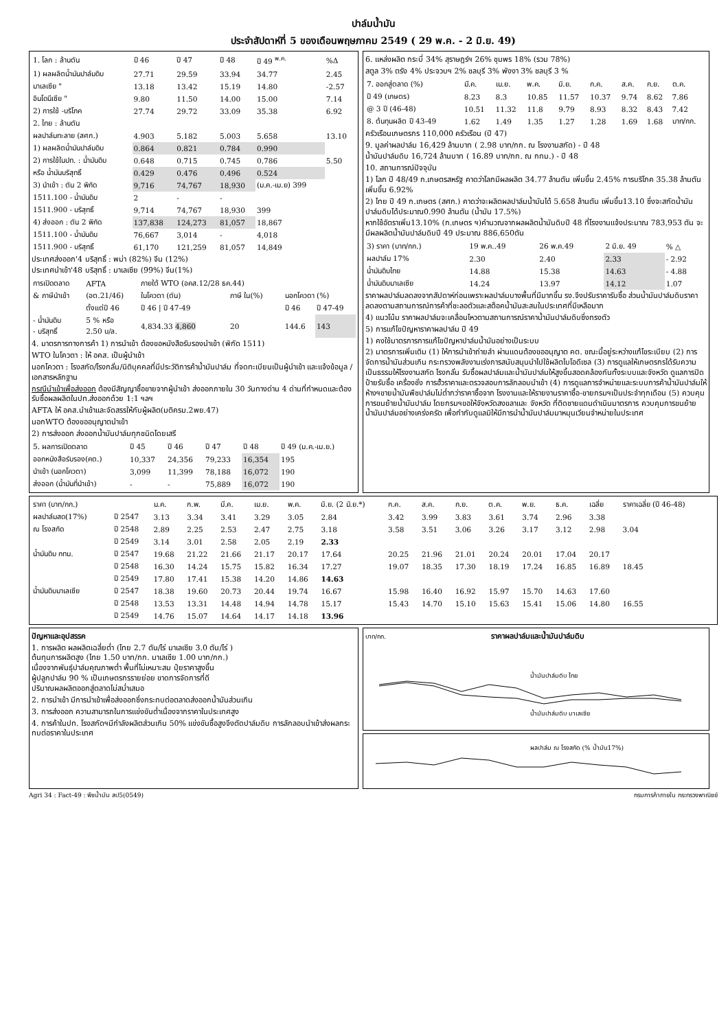ปาล์มน้ำมัน
ประจำสัปดาห์ที่ 5 ของเดือนพฤษภาคม 2549 ( 29 พ.ค. - 2 มิ.ย. 49)
| 1. โลก : ล้านตัน | ปี 46 | ปี 47 | ปี 48 | ปี 49 <sup>พ.ค.</sup> | %Δ |
| --- | --- | --- | --- | --- | --- |
| 1) ผลผลิตน้ำมันปาล์มดิบ | 27.71 | 29.59 | 33.94 | 34.77 | 2.45 |
| มาเลเซีย " | 13.18 | 13.42 | 15.19 | 14.80 | -2.57 |
| อินโดนีเซีย " | 9.80 | 11.50 | 14.00 | 15.00 | 7.14 |
| 2) การใช้ -บริโภค | 27.74 | 29.72 | 33.09 | 35.38 | 6.92 |
| 2. ไทย : ล้านตัน | | | | | |
| ผลปาล์มทะลาย (สศก.) | 4.903 | 5.182 | 5.003 | 5.658 | 13.10 |
| 1) ผลผลิตน้ำมันปาล์มดิบ | 0.864 | 0.821 | 0.784 | 0.990 | |
| 2) การใช้ในปท. : น้ำมันดิบ | 0.648 | 0.715 | 0.745 | 0.786 | 5.50 |
| หรือ น้ำมันบริสุทธิ์ | 0.429 | 0.476 | 0.496 | 0.524 | |
| 3) นำเข้า : ตัน 2 พิกัด | 9,716 | 74,767 | 18,930 | (ม.ค.-เม.ย) 399 | |
| 1511.100 - น้ำมันดิบ | 2 | - | - | | |
| 1511.900 - บริสุทธิ์ | 9,714 | 74,767 | 18,930 | 399 | |
| 4) ส่งออก : ตัน 2 พิกัด | 137,838 | 124,273 | 81,057 | 18,867 | |
| 1511.100 - น้ำมันดิบ | 76,667 | 3,014 | - | 4,018 | |
| 1511.900 - บริสุทธิ์ | 61,170 | 121,259 | 81,057 | 14,849 | |
ประเทศส่งออก'4 บริสุทธิ์ : พม่า (82%) จีน (12%)
ประเทศนำเข้า'48 บริสุทธิ์ : มาเลเซีย (99%) จีน(1%)
| การเปิดตลาด | AFTA | ภายใต้ WTO (อคส.12/28 ธค.44) | | | |
| & ภาษีนำเข้า | (อต.21/46) | ในโควตา (ตัน) | ภาษี ใน(%) | นอกโควตา (%) | |
| | ตั้งแต่ปี 46 | ปี 46 / ปี 47-49 | | ปี 46 | ปี 47-49 |
| - น้ำมันดิบ - บริสุทธิ์ | 5 % หรือ 2.50 บ/ล. | 4,834.33 4,860 | 20 | 144.6 | 143 |
4. มาตรการทางการค้า 1) การนำเข้า ต้องขอหนังสือรับรองนำเข้า (พิกัด 1511)
WTO ในโควตา : ให้ อคส. เป็นผู้นำเข้า
นอกโควตา : โรงสกัด/โรงกลั่น/นิติบุคคลที่มีประวัติการค้าน้ำมันปาล์ม ที่จดทะเบียนเป็นผู้นำเข้า และแจ้งข้อมูล / เอกสารหลักฐาน
กรณีนำเข้าเพื่อส่งออก ต้องมีสัญญาซื้อขายจากผู้นำเข้า ส่งออกภายใน 30 วันทางด่าน 4 ด่านที่กำหนดและต้องรับซื้อผลผลิตในปท.ส่งออกด้วย 1:1 ฯลฯ
AFTA ให้ อคส.นำเข้าและจัดสรรให้กับผู้ผลิต(มติครม.2พย.47)
นอกWTO ต้องขออนุญาตนำเข้า
2) การส่งออก ส่งออกน้ำมันปาล์มทุกชนิดโดยเสรี
| 5. ผลการเปิดตลาด | ปี 45 | ปี 46 | ปี 47 | ปี 48 | ปี 49 (ม.ค.-เม.ย.) |
| --- | --- | --- | --- | --- | --- |
| ออกหนังสือรับรอง(คต.) | 10,337 | 24,356 | 79,233 | 16,354 | 195 |
| นำเข้า (นอกโควตา) | 3,099 | 11,399 | 78,188 | 16,072 | 190 |
| ส่งออก (น้ำมันที่นำเข้า) | - | - | 75,889 | 16,072 | 190 |
6. แหล่งผลิต กระบี่ 34% สุราษฎร์ฯ 26% ชุมพร 18% (รวม 78%)
สตูล 3% ตรัง 4% ประจวบฯ 2% ชลบุรี 3% พังงา 3% ชลบุรี 3 %
| 7. ออกสู่ตลาด (%) | มี.ค. | เม.ย. | พ.ค. | มิ.ย. | ก.ค. | ส.ค. | ก.ย. | ต.ค. |
| ปี 49 (เกษตร) | 8.23 | 8.3 | 10.85 | 11.57 | 10.37 | 9.74 | 8.62 | 7.86 |
| @ 3 ปี (46-48) | 10.51 | 11.32 | 11.8 | 9.79 | 8.93 | 8.32 | 8.43 | 7.42 |
| 8. ต้นทุนผลิต ปี 43-49 | 1.62 | 1.49 | 1.35 | 1.27 | 1.28 | 1.69 | 1.68 | บาท/กก. |
ครัวเรือนเกษตรกร 110,000 ครัวเรือน (ปี 47)
9. มูลค่าผลปาล์ม 16,429 ล้านบาท ( 2.98 บาท/กก. ณ โรงงานสกัด) - ปี 48
น้ำมันปาล์มดิบ 16,724 ล้านบาท ( 16.89 บาท/กก. ณ กทม.) - ปี 48
10. สถานการณ์ปัจจุบัน
1) โลก ปี 48/49 ก.เกษตรสหรัฐ คาดว่าโลกมีผลผลิต 34.77 ล้านตัน เพิ่มขึ้น 2.45% การบริโภค 35.38 ล้านตัน เพิ่มขึ้น 6.92%
2) ไทย ปี 49 ก.เกษตร (สศก.) คาดว่าจะผลิตผลปาล์มน้ำมันได้ 5.658 ล้านตัน เพิ่มขึ้น13.10 ซึ่งจะสกัดน้ำมันปาล์มดิบได้ประมาณ0.990 ล้านตัน (น้ำมัน 17.5%)
หากใช้อัตราเพิ่ม13.10% (ก.เกษตร ฯ)คำนวณจากผลผลิตน้ำมันดิบปี 48 ที่โรงงานแจ้งประมาณ 783,953 ตัน จะมีผลผลิตน้ำมันปาล์มดิบปี 49 ประมาณ 886,650ตัน
| 3) ราคา (บาท/กก.) | 19 พ.ค..49 | 26 พ.ค.49 | 2 มิ.ย. 49 | % △ |
| ผลปาล์ม 17% | 2.30 | 2.40 | 2.33 | - 2.92 |
| น้ำมันดิบไทย | 14.88 | 15.38 | 14.63 | - 4.88 |
| น้ำมันดิบมาเลเซีย | 14.24 | 13.97 | 14.12 | 1.07 |
ราคาผลปาล์มลดลงจากสัปดาห์ก่อนเพราะผลปาล์มบางพื้นที่มีมากขึ้น รง.จึงปรับราคารับซื้อ ส่วนน้ำมันปาล์มดิบราคาลดลงตามสถานการณ์การค้าที่ชะลอตัวและสต็อคน้ำมันสะสมในประเทศที่มีเหลือมาก
4) แนวโน้ม ราคาผลปาล์มจะเคลื่อนไหวตามสถานการณ์ราคาน้ำมันปาล์มดิบซึ่งทรงตัว
5) การแก้ไขปัญหาราคาผลปาล์ม ปี 49
1) คงใช้มาตรการการแก้ไขปัญหาปาล์มน้ำมันอย่างเป็นระบบ
2) มาตรการเพิ่มเติม (1) ให้การนำเข้าถ่ายลำ ผ่านแดนต้องขออนุญาต คต. ขณะนี้อยู่ระหว่างแก้ไขระเบียบ (2) การจัดการน้ำมันส่วนเกิน กระทรวงพลังงานเร่งการสนับสนุนนำไปใช้ผลิตไบโอดีเซล (3) การดูแลให้เกษตรกรได้รับความเป็นธรรมให้โรงงานสกัด โรงกลั่น รับซื้อผลปาล์มและน้ำมันปาล์มให้สูงขึ้นสอดคล้องกันทั้งระบบและจังหวัด ดูแลการปิดป้ายรับซื้อ เครื่องชั่ง การฮั้วราคาและตรวจสอบการลักลอบนำเข้า (4) การดูแลการจำหน่ายและระบบการค้าน้ำมันปาล์มให้ห้างฯขายน้ำมันพืชปาล์มไม่ต่ำกว่าราคาซื้อจาก โรงงานและให้รายงานราคาซื้อ-ขายกรมฯเป็นประจำทุกเดือน (5) ควบคุมการขนย้ายน้ำมันปาล์ม โดยกรมฯขอให้จังหวัดสงขลาและ จังหวัด ที่ติดชายแดนดำเนินมาตรการ ควบคุมการขนย้ายน้ำมันปาล์มอย่างเคร่งครัด เพื่อกำกับดูแลมิให้มีการนำน้ำมันปาล์มมาหมุนเวียนจำหน่ายในประเทศ
| ราคา (บาท/กก.) | | ม.ค. | ก.พ. | มี.ค. | เม.ย. | พ.ค. | มิ.ย. (2 มิ.ย.*) | ก.ค. | ส.ค. | ก.ย. | ต.ค. | พ.ย. | ธ.ค. | เฉลี่ย | ราคาเฉลี่ย (ปี 46-48) |
| --- | --- | --- | --- | --- | --- | --- | --- | --- | --- | --- | --- | --- | --- | --- | --- |
| ผลปาล์มสด(17%) | ปี 2547 | 3.13 | 3.34 | 3.41 | 3.29 | 3.05 | 2.84 | 3.42 | 3.99 | 3.83 | 3.61 | 3.74 | 2.96 | 3.38 | |
| ณ โรงสกัด | ปี 2548 | 2.89 | 2.25 | 2.53 | 2.47 | 2.75 | 3.18 | 3.58 | 3.51 | 3.06 | 3.26 | 3.17 | 3.12 | 2.98 | 3.04 |
| | ปี 2549 | 3.14 | 3.01 | 2.58 | 2.05 | 2.19 | 2.33 | | | | | | | | |
| น้ำมันดิบ กทม. | ปี 2547 | 19.68 | 21.22 | 21.66 | 21.17 | 20.17 | 17.64 | 20.25 | 21.96 | 21.01 | 20.24 | 20.01 | 17.04 | 20.17 | |
| | ปี 2548 | 16.30 | 14.24 | 15.75 | 15.82 | 16.34 | 17.27 | 19.07 | 18.35 | 17.30 | 18.19 | 17.24 | 16.85 | 16.89 | 18.45 |
| | ปี 2549 | 17.80 | 17.41 | 15.38 | 14.20 | 14.86 | 14.63 | | | | | | | | |
| น้ำมันดิบมาเลเซีย | ปี 2547 | 18.38 | 19.60 | 20.73 | 20.44 | 19.74 | 16.67 | 15.98 | 16.40 | 16.92 | 15.97 | 15.70 | 14.63 | 17.60 | |
| | ปี 2548 | 13.53 | 13.31 | 14.48 | 14.94 | 14.78 | 15.17 | 15.43 | 14.70 | 15.10 | 15.63 | 15.41 | 15.06 | 14.80 | 16.55 |
| | ปี 2549 | 14.76 | 15.07 | 14.64 | 14.17 | 14.18 | 13.96 | | | | | | | | |
ปัญหาและอุปสรรค
1. การผลิต ผลผลิตเฉลี่ยต่ำ (ไทย 2.7 ตัน/ไร่ มาเลเซีย 3.0 ตัน/ไร่ )
ต้นทุนการผลิตสูง (ไทย 1.50 บาท/กก. มาเลเซีย 1.00 บาท/กก.)
เนื่องจากพันธุ์ปาล์มคุณภาพต่ำ พื้นที่ไม่เหมาะสม ปุ๋ยราคาสูงขึ้น
ผู้ปลูกปาล์ม 90 % เป็นเกษตรกรรายย่อย ขาดการจัดการที่ดี
ปริมาณผลผลิตออกสู่ตลาดไม่สม่ำเสมอ
2. การนำเข้า มีการนำเข้าเพื่อส่งออกซึ่งกระทบต่อตลาดส่งออกน้ำมันส่วนเกิน
3. การส่งออก ความสามารถในการแข่งขันต่ำเนื่องจากราคาในประเทศสูง
4. การค้าในปท. โรงสกัดฯมีกำลังผลิตส่วนเกิน 50% แข่งขันซื้อสูงจึงตัดปาล์มดิบ การลักลอบนำเข้าส่งผลกระทบต่อราคาในประเทศ
บาท/กก. ราคาผลปาล์มและน้ำมันปาล์มดิบ
น้ำมันปาล์มดิบ ไทย
น้ำมันปาล์มดิบ มาเลเซีย
ผลปาล์ม ณ โรงสกัด (% น้ำมัน17%)
Agri 34 : Fact-49 : พืชน้ำมัน สป5(0549) กรมการค้าภายใน กระทรวงพาณิชย์